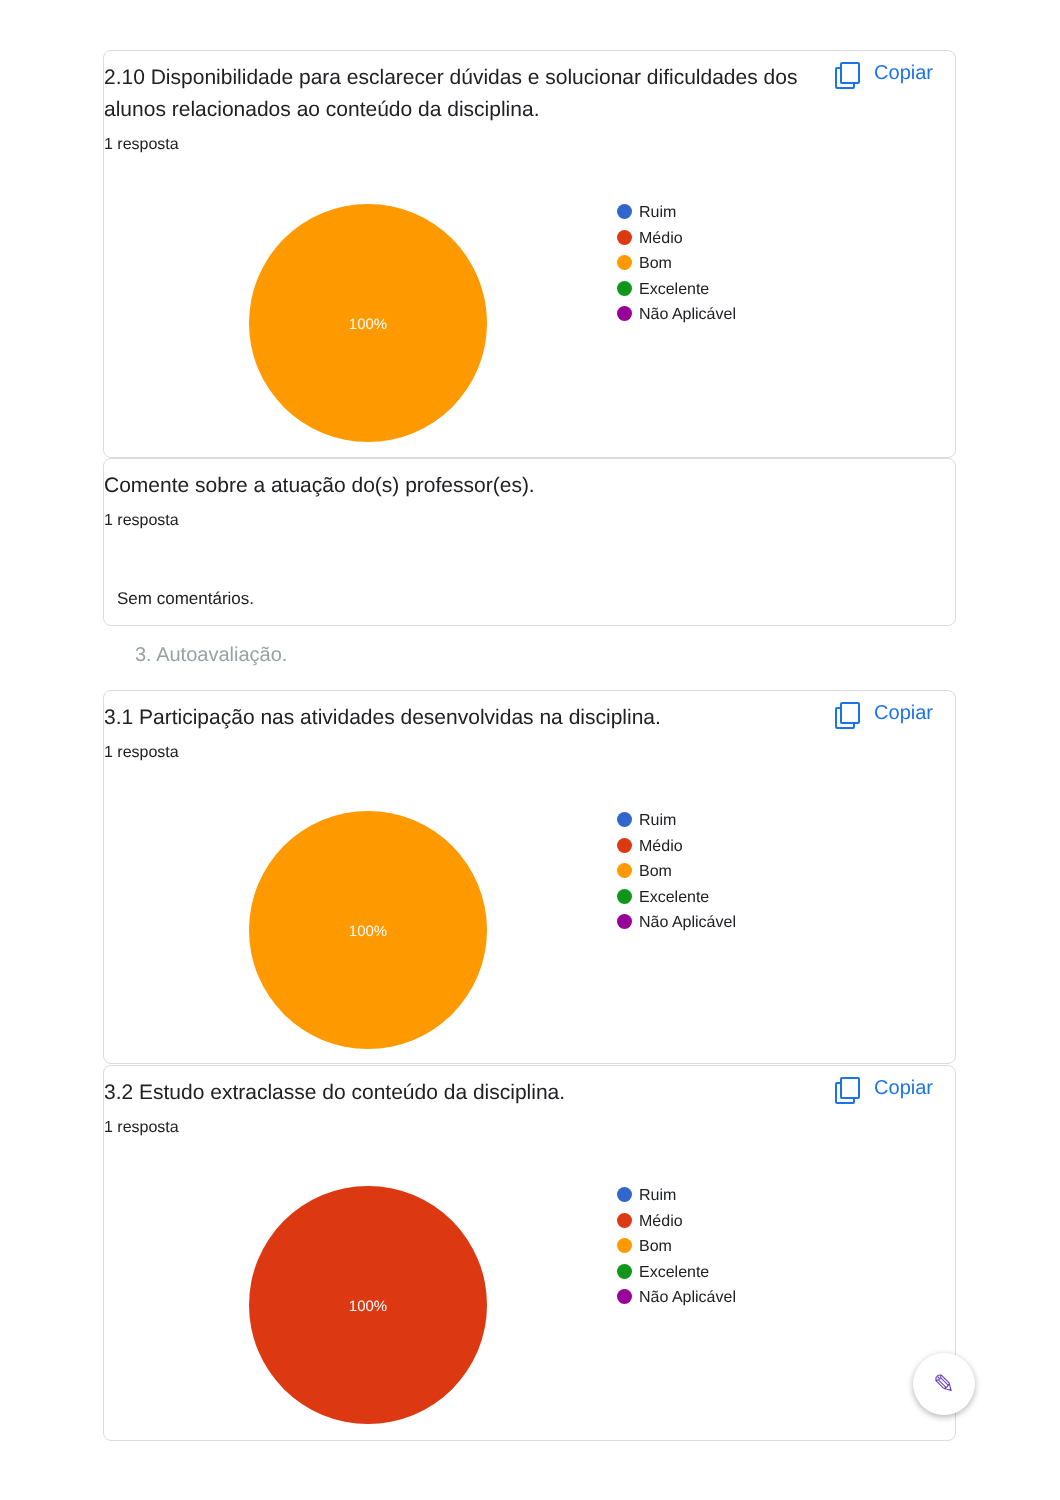2.10 Disponibilidade para esclarecer dúvidas e solucionar dificuldades dos alunos relacionados ao conteúdo da disciplina.
1 resposta
Copiar
100%
Ruim
Médio
Bom
Excelente
Não Aplicável
Comente sobre a atuação do(s) professor(es).
1 resposta
Sem comentários.
3. Autoavaliação.
3.1 Participação nas atividades desenvolvidas na disciplina.
1 resposta
Copiar
100%
Ruim
Médio
Bom
Excelente
Não Aplicável
3.2 Estudo extraclasse do conteúdo da disciplina.
1 resposta
Copiar
100%
Ruim
Médio
Bom
Excelente
Não Aplicável
✎